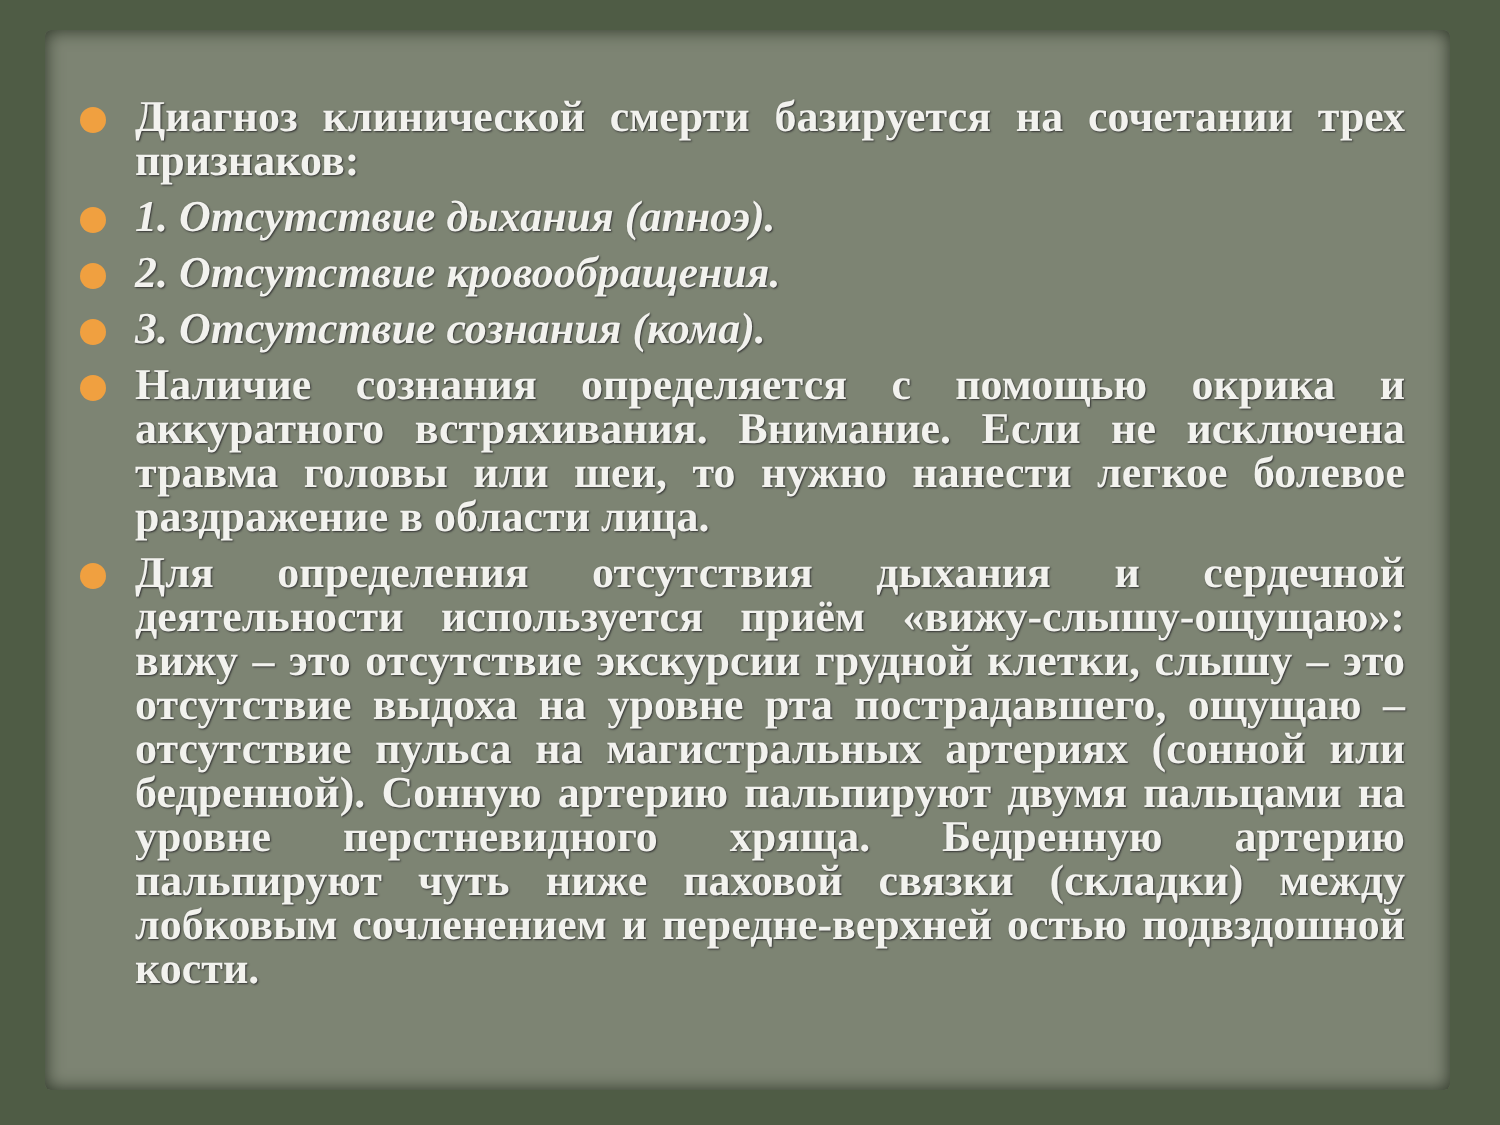Диагноз клинической смерти базируется на сочетании трех признаков:
1. Отсутствие дыхания (апноэ).
2. Отсутствие кровообращения.
3. Отсутствие сознания (кома).
Наличие сознания определяется с помощью окрика и аккуратного встряхивания. Внимание. Если не исключена травма головы или шеи, то нужно нанести легкое болевое раздражение в области лица.
Для определения отсутствия дыхания и сердечной деятельности используется приём «вижу-слышу-ощущаю»: вижу – это отсутствие экскурсии грудной клетки, слышу – это отсутствие выдоха на уровне рта пострадавшего, ощущаю – отсутствие пульса на магистральных артериях (сонной или бедренной). Сонную артерию пальпируют двумя пальцами на уровне перстневидного хряща. Бедренную артерию пальпируют чуть ниже паховой связки (складки) между лобковым сочленением и передне-верхней остью подвздошной кости.